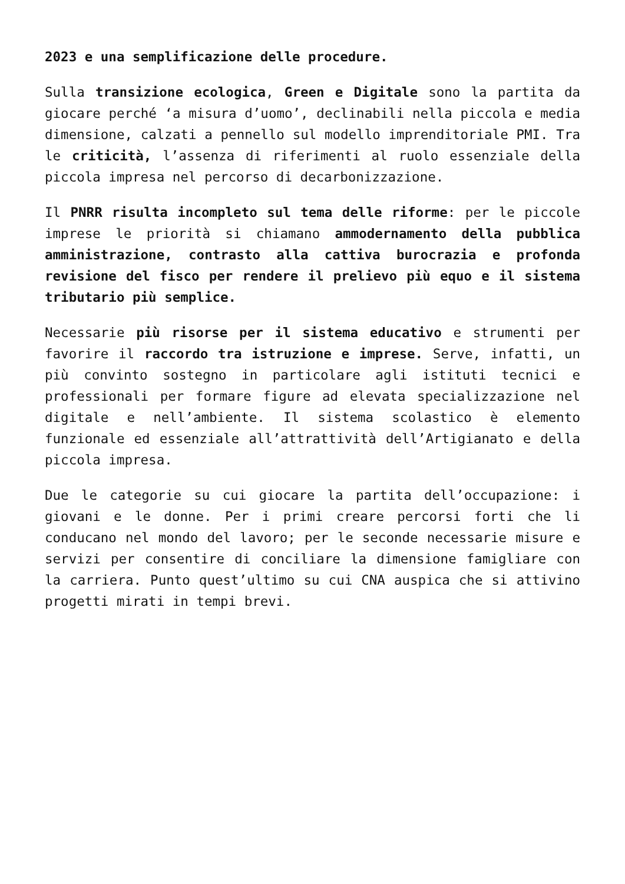2023 e una semplificazione delle procedure.
Sulla transizione ecologica, Green e Digitale sono la partita da giocare perché ‘a misura d’uomo’, declinabili nella piccola e media dimensione, calzati a pennello sul modello imprenditoriale PMI. Tra le criticità, l’assenza di riferimenti al ruolo essenziale della piccola impresa nel percorso di decarbonizzazione.
Il PNRR risulta incompleto sul tema delle riforme: per le piccole imprese le priorità si chiamano ammodernamento della pubblica amministrazione, contrasto alla cattiva burocrazia e profonda revisione del fisco per rendere il prelievo più equo e il sistema tributario più semplice.
Necessarie più risorse per il sistema educativo e strumenti per favorire il raccordo tra istruzione e imprese. Serve, infatti, un più convinto sostegno in particolare agli istituti tecnici e professionali per formare figure ad elevata specializzazione nel digitale e nell’ambiente. Il sistema scolastico è elemento funzionale ed essenziale all’attrattività dell’Artigianato e della piccola impresa.
Due le categorie su cui giocare la partita dell’occupazione: i giovani e le donne. Per i primi creare percorsi forti che li conducano nel mondo del lavoro; per le seconde necessarie misure e servizi per consentire di conciliare la dimensione famigliare con la carriera. Punto quest’ultimo su cui CNA auspica che si attivino progetti mirati in tempi brevi.